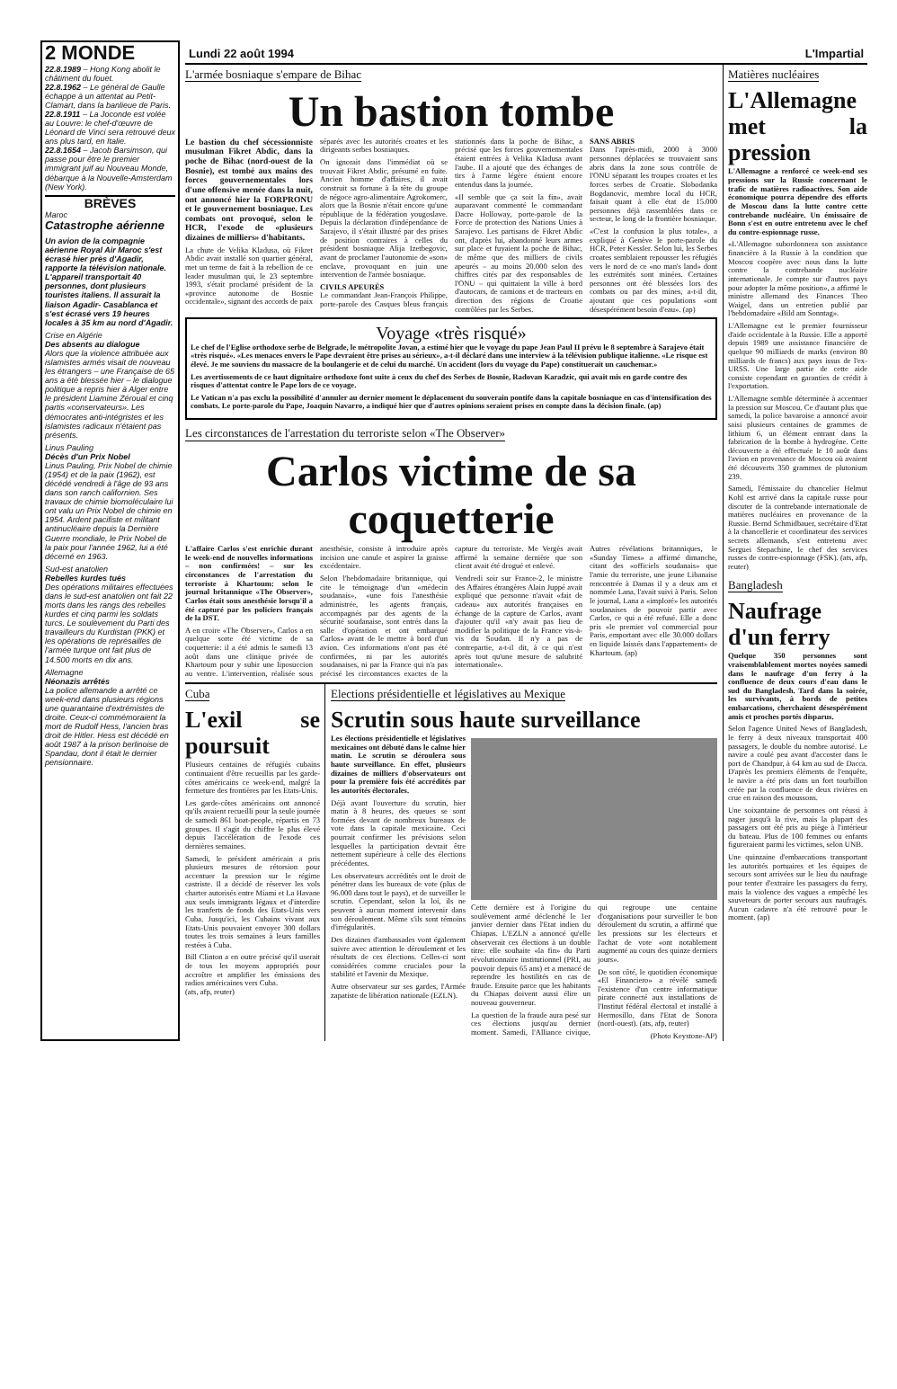2 MONDE
22.8.1989 – Hong Kong abolit le châtiment du fouet.
22.8.1962 – Le général de Gaulle échappe à un attentat au Petit-Clamart, dans la banlieue de Paris.
22.8.1911 – La Joconde est volée au Louvre: le chef-d'œuvre de Léonard de Vinci sera retrouvé deux ans plus tard, en Italie.
22.8.1654 – Jacob Barsimson, qui passe pour être le premier immigrant juif au Nouveau Monde, débarque à la Nouvelle-Amsterdam (New York).
BRÈVES
Maroc
Catastrophe aérienne
Un avion de la compagnie aérienne Royal Air Maroc s'est écrasé hier près d'Agadir, rapporte la télévision nationale. L'appareil transportait 40 personnes, dont plusieurs touristes italiens. Il assurait la liaison Agadir- Casablanca et s'est écrasé vers 19 heures locales à 35 km au nord d'Agadir.
Crise en Algérie
Des absents au dialogue
Alors que la violence attribuée aux islamistes armés visait de nouveau les étrangers – une Française de 65 ans a été blessée hier – le dialogue politique a repris hier à Alger entre le président Liamine Zéroual et cinq partis «conservateurs». Les démocrates anti-intégristes et les islamistes radicaux n'étaient pas présents.
Linus Pauling
Décès d'un Prix Nobel
Linus Pauling, Prix Nobel de chimie (1954) et de la paix (1962), est décédé vendredi à l'âge de 93 ans dans son ranch californien. Ses travaux de chimie biomoléculaire lui ont valu un Prix Nobel de chimie en 1954. Ardent pacifiste et militant antinucléaire depuis la Dernière Guerre mondiale, le Prix Nobel de la paix pour l'année 1962, lui a été décerné en 1963.
Sud-est anatolien
Rebelles kurdes tués
Des opérations militaires effectuées dans le sud-est anatolien ont fait 22 morts dans les rangs des rebelles kurdes et cinq parmi les soldats turcs. Le soulèvement du Parti des travailleurs du Kurdistan (PKK) et les opérations de représailles de l'armée turque ont fait plus de 14.500 morts en dix ans.
Allemagne
Néonazis arrêtés
La police allemande a arrêté ce week-end dans plusieurs régions une quarantaine d'extrémistes de droite. Ceux-ci commémoraient la mort de Rudolf Hess, l'ancien bras droit de Hitler. Hess est décédé en août 1987 à la prison berlinoise de Spandau, dont il était le dernier pensionnaire.
Lundi 22 août 1994 L'Impartial
L'armée bosniaque s'empare de Bihac
Un bastion tombe
Le bastion du chef sécessionniste musulman Fikret Abdic, dans la poche de Bihac (nord-ouest de la Bosnie), est tombé aux mains des forces gouvernementales lors d'une offensive menée dans la nuit, ont annoncé hier la FORPRONU et le gouvernement bosniaque. Les combats ont provoqué, selon le HCR, l'exode de «plusieurs dizaines de milliers» d'habitants.
La chute de Velika Kladusa, où Fikret Abdic avait installé son quartier général, met un terme de fait à la rebellion de ce leader musulman qui, le 23 septembre 1993, s'était proclamé président de la «province autonome de Bosnie occidentale», signant des accords de paix séparés avec les autorités croates et les dirigeants serbes bosniaques.
On ignorait dans l'immédiat où se trouvait Fikret Abdic, présumé en fuite. Ancien homme d'affaires, il avait construit sa fortune à la tête du groupe de négoce agro-alimentaire Agrokomerc, alors que la Bosnie n'était encore qu'une république de la fédération yougoslave. Depuis la déclaration d'indépendance de Sarajevo, il s'était illustré par des prises de position contraires à celles du président bosniaque Alija Izetbegovic, avant de proclamer l'autonomie de «son» enclave, provoquant en juin une intervention de l'armée bosniaque.
CIVILS APEURÉS
Le commandant Jean-François Philippe, porte-parole des Casques bleus français stationnés dans la poche de Bihac, a précisé que les forces gouvernementales étaient entrées à Velika Kladusa avant l'aube. Il a ajouté que des échanges de tirs à l'arme légère étaient encore entendus dans la journée.
«Il semble que ça soit la fin», avait auparavant commenté le commandant Dacre Holloway, porte-parole de la Force de protection des Nations Unies à Sarajevo. Les partisans de Fikret Abdic ont, d'après lui, abandonné leurs armes sur place et fuyaient la poche de Bihac, de même que des milliers de civils apeurés – au moins 20.000 selon des chiffres cités par des responsables de l'ONU – qui quittaient la ville à bord d'autocars, de camions et de tracteurs en direction des régions de Croatie contrôlées par les Serbes.
SANS ABRIS
Dans l'après-midi, 2000 à 3000 personnes déplacées se trouvaient sans abris dans la zone sous contrôle de l'ONU séparant les troupes croates et les forces serbes de Croatie. Slobodanka Bogdanovic, membre local du HCR, faisait quant à elle état de 15.000 personnes déjà rassemblées dans ce secteur, le long de la frontière bosniaque.
«C'est la confusion la plus totale», a expliqué à Genève le porte-parole du HCR, Peter Kessler. Selon lui, les Serbes croates semblaient repousser les réfugiés vers le nord de ce «no man's land» dont les extrémités sont minées. Certaines personnes ont été blessées lors des combats ou par des mines, a-t-il dit, ajoutant que ces populations «ont désespérément besoin d'eau». (ap)
Voyage «très risqué»
Le chef de l'Eglise orthodoxe serbe de Belgrade, le métropolite Jovan, a estimé hier que le voyage du pape Jean Paul II prévu le 8 septembre à Sarajevo était «très risqué». «Les menaces envers le Pape devraient être prises au sérieux», a-t-il déclaré dans une interview à la télévision publique italienne. «Le risque est élevé. Je me souviens du massacre de la boulangerie et de celui du marché. Un accident (lors du voyage du Pape) constituerait un cauchemar.»
Les avertissements de ce haut dignitaire orthodoxe font suite à ceux du chef des Serbes de Bosnie, Radovan Karadzic, qui avait mis en garde contre des risques d'attentat contre le Pape lors de ce voyage.
Le Vatican n'a pas exclu la possibilité d'annuler au dernier moment le déplacement du souverain pontife dans la capitale bosniaque en cas d'intensification des combats. Le porte-parole du Pape, Joaquin Navarro, a indiqué hier que d'autres opinions seraient prises en compte dans la décision finale. (ap)
Les circonstances de l'arrestation du terroriste selon «The Observer»
Carlos victime de sa coquetterie
L'affaire Carlos s'est enrichie durant le week-end de nouvelles informations – non confirmées! – sur les circonstances de l'arrestation du terroriste à Khartoum: selon le journal britannique «The Observer», Carlos était sous anesthésie lorsqu'il a été capturé par les policiers français de la DST.
A en croire «The Observer», Carlos a en quelque sorte été victime de sa coquetterie: il a été admis le samedi 13 août dans une clinique privée de Khartoum pour y subir une liposuccion au ventre. L'intervention, réalisée sous anesthésie, consiste à introduire après incision une canule et aspirer la graisse excédentaire.
Selon l'hebdomadaire britannique, qui cite le témoignage d'un «médecin soudanais», «une fois l'anesthésie administrée, les agents français, accompagnés par des agents de la sécurité soudanaise, sont entrés dans la salle d'opération et ont embarqué Carlos» avant de le mettre à bord d'un avion. Ces informations n'ont pas été confirmées, ni par les autorités soudanaises, ni par la France qui n'a pas précisé les circonstances exactes de la capture du terroriste. Me Vergès avait affirmé la semaine dernière que son client avait été drogué et enlevé.
Vendredi soir sur France-2, le ministre des Affaires étrangères Alain Juppé avait expliqué que personne n'avait «fait de cadeau» aux autorités françaises en échange de la capture de Carlos, avant d'ajouter qu'il «n'y avait pas lieu de modifier la politique de la France vis-à-vis du Soudan. Il n'y a pas de contrepartie, a-t-il dit, à ce qui n'est après tout qu'une mesure de salubrité internationale».
Autres révélations britanniques, le «Sunday Times» a affirmé dimanche, citant des «officiels soudanais» que l'amie du terroriste, une jeune Libanaise rencontrée à Damas il y a deux ans et nommée Lana, l'avait suivi à Paris. Selon le journal, Lana a «imploré» les autorités soudanaises de pouvoir partir avec Carlos, ce qui a été refusé. Elle a donc pris «le premier vol commercial pour Paris, emportant avec elle 30.000 dollars en liquide laissés dans l'appartement» de Khartoum. (ap)
Cuba
L'exil se poursuit
Plusieurs centaines de réfugiés cubains continuaient d'être recueillis par les garde-côtes américains ce week-end, malgré la fermeture des frontières par les Etats-Unis.
Les garde-côtes américains ont annoncé qu'ils avaient recueilli pour la seule journée de samedi 861 boat-people, répartis en 73 groupes. Il s'agit du chiffre le plus élevé depuis l'accélération de l'exode ces dernières semaines.
Samedi, le président américain a pris plusieurs mesures de rétorsion pour accentuer la pression sur le régime castriste. Il a décidé de réserver les vols charter autorisés entre Miami et La Havane aux seuls immigrants légaux et d'interdire les tranferts de fonds des Etats-Unis vers Cuba. Jusqu'ici, les Cubains vivant aux Etats-Unis pouvaient envoyer 300 dollars toutes les trois semaines à leurs familles restées à Cuba.
Bill Clinton a en outre précisé qu'il userait de tous les moyens appropriés pour accroître et amplifier les émissions des radios américaines vers Cuba.
(ats, afp, reuter)
Elections présidentielle et législatives au Mexique
Scrutin sous haute surveillance
Les élections présidentielle et législatives mexicaines ont débuté dans le calme hier matin. Le scrutin se déroulera sous haute surveillance. En effet, plusieurs dizaines de milliers d'observateurs ont pour la première fois été accrédités par les autorités électorales.
Déjà avant l'ouverture du scrutin, hier matin à 8 heures, des queues se sont formées devant de nombreux bureaux de vote dans la capitale mexicaine. Ceci pourrait confirmer les prévisions selon lesquelles la participation devrait être nettement supérieure à celle des élections précédentes.
Les observateurs accrédités ont le droit de pénétrer dans les bureaux de vote (plus de 96.000 dans tout le pays), et de surveiller le scrutin. Cependant, selon la loi, ils ne peuvent à aucun moment intervenir dans son déroulement. Même s'ils sont témoins d'irrégularités.
Des dizaines d'ambassades vont également suivre avec attention le déroulement et les résultats de ces élections. Celles-ci sont considérées comme cruciales pour la stabilité et l'avenir du Mexique.
Autre observateur sur ses gardes, l'Armée zapatiste de libération nationale (EZLN).
Cette dernière est à l'origine du soulèvement armé déclenché le 1er janvier dernier dans l'Etat indien du Chiapas. L'EZLN a annoncé qu'elle observerait ces élections à un double titre: elle souhaite «la fin» du Parti révolutionnaire institutionnel (PRI, au pouvoir depuis 65 ans) et a menacé de reprendre les hostilités en cas de fraude. Ensuite parce que les habitants du Chiapas doivent aussi élire un nouveau gouverneur.
La question de la fraude aura pesé sur ces élections jusqu'au dernier moment. Samedi, l'Alliance civique, qui regroupe une centaine d'organisations pour surveiller le bon déroulement du scrutin, a affirmé que les pressions sur les électeurs et l'achat de vote «ont notablement augmenté au cours des quinze derniers jours».
De son côté, le quotidien économique «El Financiero» a révélé samedi l'existence d'un centre informatique pirate connecté aux installations de l'Institut fédéral électoral et installé à Hermosillo, dans l'Etat de Sonora (nord-ouest). (ats, afp, reuter)
(Photo Keystone-AP)
Matières nucléaires
L'Allemagne met la pression
L'Allemagne a renforcé ce week-end ses pressions sur la Russie concernant le trafic de matières radioactives. Son aide économique pourra dépendre des efforts de Moscou dans la lutte contre cette contrebande nucléaire. Un émissaire de Bonn s'est en outre entretenu avec le chef du contre-espionnage russe.
«L'Allemagne subordonnera son assistance financière à la Russie à la condition que Moscou coopère avec nous dans la lutte contre la contrebande nucléaire internationale. Je compte sur d'autres pays pour adopter la même position», a affirmé le ministre allemand des Finances Theo Waigel, dans un entretien publié par l'hebdomadaire «Bild am Sonntag».
L'Allemagne est le premier fournisseur d'aide occidentale à la Russie. Elle a apporté depuis 1989 une assistance financière de quelque 90 milliards de marks (environ 80 milliards de francs) aux pays issus de l'ex-URSS. Une large partie de cette aide consiste cependant en garanties de crédit à l'exportation.
L'Allemagne semble déterminée à accentuer la pression sur Moscou. Ce d'autant plus que samedi, la police bavaroise a annoncé avoir saisi plusieurs centaines de grammes de lithium 6, un élément entrant dans la fabrication de la bombe à hydrogène. Cette découverte a été effectuée le 10 août dans l'avion en provenance de Moscou où avaient été découverts 350 grammes de plutonium 239.
Samedi, l'émissaire du chancelier Helmut Kohl est arrivé dans la capitale russe pour discuter de la contrebande internationale de matières nucléaires en provenance de la Russie. Bernd Schmidbauer, secrétaire d'Etat à la chancellerie et coordinateur des services secrets allemands, s'est entretenu avec Serguei Stepachine, le chef des services russes de contre-espionnage (FSK). (ats, afp, reuter)
Bangladesh
Naufrage d'un ferry
Quelque 350 personnes sont vraisemblablement mortes noyées samedi dans le naufrage d'un ferry à la confluence de deux cours d'eau dans le sud du Bangladesh. Tard dans la soirée, les survivants, à bords de petites embarcations, cherchaient désespérément amis et proches portés disparus.
Selon l'agence United News of Bangladesh, le ferry à deux niveaux transportait 400 passagers, le double du nombre autorisé. Le navire a coulé peu avant d'accoster dans le port de Chandpur, à 64 km au sud de Dacca. D'après les premiers éléments de l'enquête, le navire a été pris dans un fort tourbillon créée par la confluence de deux rivières en crue en raison des moussons.
Une soixantaine de personnes ont réussi à nager jusqu'à la rive, mais la plupart des passagers ont été pris au piège à l'intérieur du bateau. Plus de 100 femmes ou enfants figureraient parmi les victimes, selon UNB.
Une quinzaine d'embarcations transportant les autorités portuaires et les équipes de secours sont arrivées sur le lieu du naufrage pour tenter d'extraire les passagers du ferry, mais la violence des vagues a empêché les sauveteurs de porter secours aux naufragés. Aucun cadavre n'a été retrouvé pour le moment. (ap)